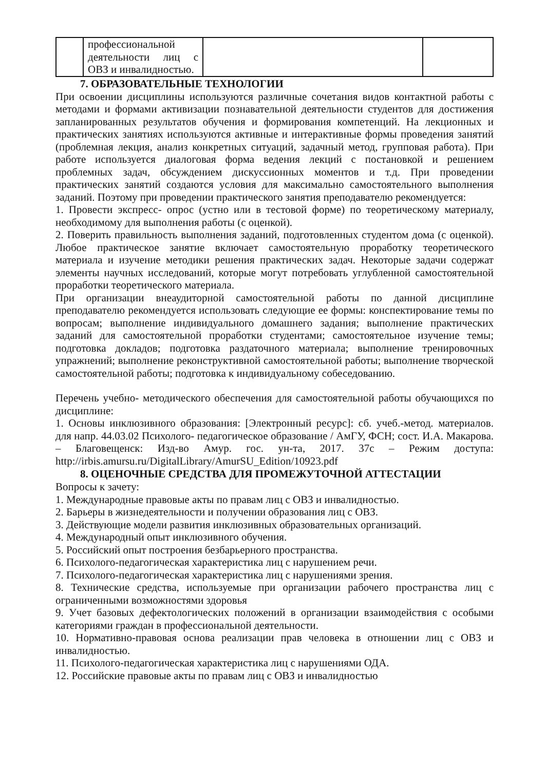| | профессиональной деятельности лиц с ОВЗ и инвалидностью. | | |
7. ОБРАЗОВАТЕЛЬНЫЕ ТЕХНОЛОГИИ
При освоении дисциплины используются различные сочетания видов контактной работы с методами и формами активизации познавательной деятельности студентов для достижения запланированных результатов обучения и формирования компетенций. На лекционных и практических занятиях используются активные и интерактивные формы проведения занятий (проблемная лекция, анализ конкретных ситуаций, задачный метод, групповая работа). При работе используется диалоговая форма ведения лекций с постановкой и решением проблемных задач, обсуждением дискуссионных моментов и т.д. При проведении практических занятий создаются условия для максимально самостоятельного выполнения заданий. Поэтому при проведении практического занятия преподавателю рекомендуется:
1. Провести экспресс- опрос (устно или в тестовой форме) по теоретическому материалу, необходимому для выполнения работы (с оценкой).
2. Поверить правильность выполнения заданий, подготовленных студентом дома (с оценкой). Любое практическое занятие включает самостоятельную проработку теоретического материала и изучение методики решения практических задач. Некоторые задачи содержат элементы научных исследований, которые могут потребовать углубленной самостоятельной проработки теоретического материала.
При организации внеаудиторной самостоятельной работы по данной дисциплине преподавателю рекомендуется использовать следующие ее формы: конспектирование темы по вопросам; выполнение индивидуального домашнего задания; выполнение практических заданий для самостоятельной проработки студентами; самостоятельное изучение темы; подготовка докладов; подготовка раздаточного материала; выполнение тренировочных упражнений; выполнение реконструктивной самостоятельной работы; выполнение творческой самостоятельной работы; подготовка к индивидуальному собеседованию.
Перечень учебно- методического обеспечения для самостоятельной работы обучающихся по дисциплине:
1. Основы инклюзивного образования: [Электронный ресурс]: сб. учеб.-метод. материалов. для напр. 44.03.02 Психолого- педагогическое образование / АмГУ, ФСН; сост. И.А. Макарова. – Благовещенск: Изд-во Амур. гос. ун-та, 2017. 37с – Режим доступа: http://irbis.amursu.ru/DigitalLibrary/AmurSU_Edition/10923.pdf
8. ОЦЕНОЧНЫЕ СРЕДСТВА ДЛЯ ПРОМЕЖУТОЧНОЙ АТТЕСТАЦИИ
Вопросы к зачету:
1. Международные правовые акты по правам лиц с ОВЗ и инвалидностью.
2. Барьеры в жизнедеятельности и получении образования лиц с ОВЗ.
3. Действующие модели развития инклюзивных образовательных организаций.
4. Международный опыт инклюзивного обучения.
5. Российский опыт построения безбарьерного пространства.
6. Психолого-педагогическая характеристика лиц с нарушением речи.
7. Психолого-педагогическая характеристика лиц с нарушениями зрения.
8. Технические средства, используемые при организации рабочего пространства лиц с ограниченными возможностями здоровья
9. Учет базовых дефектологических положений в организации взаимодействия с особыми категориями граждан в профессиональной деятельности.
10. Нормативно-правовая основа реализации прав человека в отношении лиц с ОВЗ и инвалидностью.
11. Психолого-педагогическая характеристика лиц с нарушениями ОДА.
12. Российские правовые акты по правам лиц с ОВЗ и инвалидностью